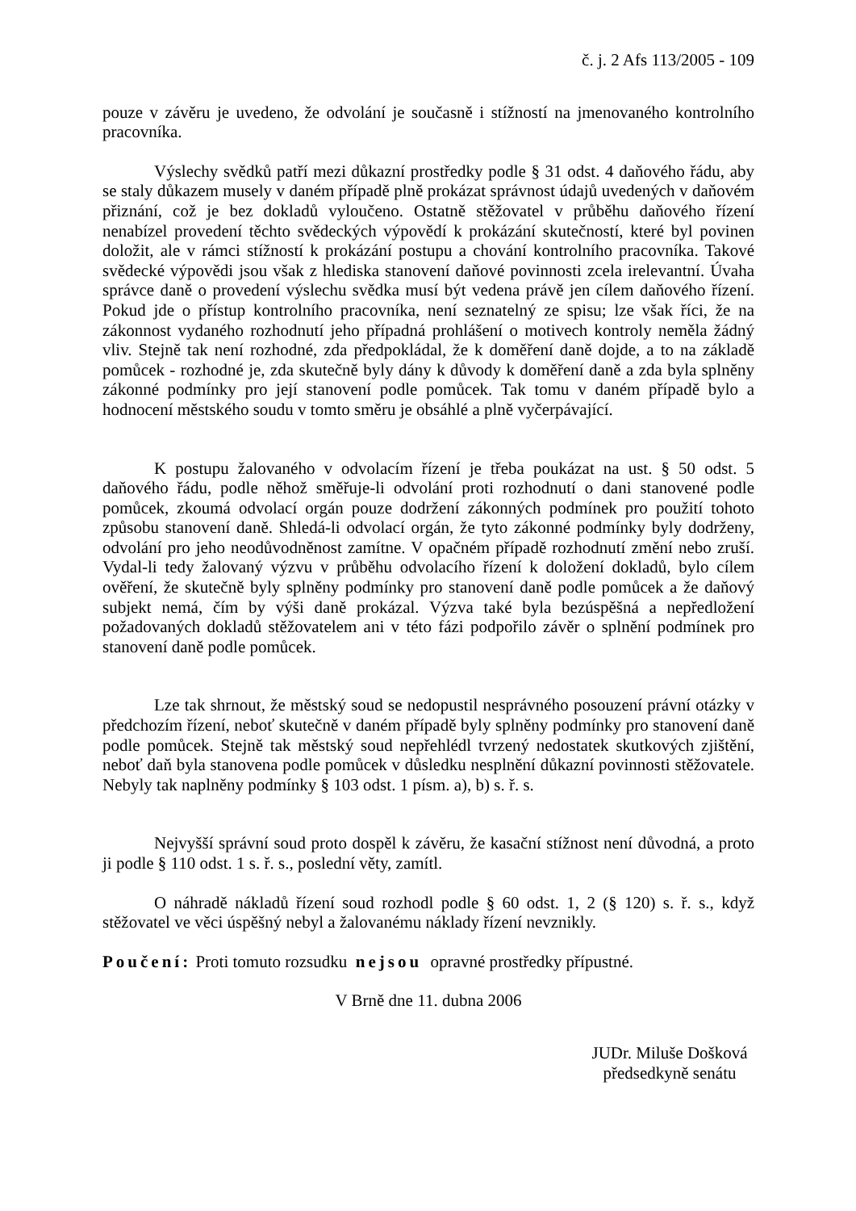č. j. 2 Afs 113/2005 - 109
pouze v závěru je uvedeno, že odvolání je současně i stížností na jmenovaného kontrolního pracovníka.
Výslechy svědků patří mezi důkazní prostředky podle § 31 odst. 4 daňového řádu, aby se staly důkazem musely v daném případě plně prokázat správnost údajů uvedených v daňovém přiznání, což je bez dokladů vyloučeno. Ostatně stěžovatel v průběhu daňového řízení nenabízel provedení těchto svědeckých výpovědí k prokázání skutečností, které byl povinen doložit, ale v rámci stížností k prokázání postupu a chování kontrolního pracovníka. Takové svědecké výpovědi jsou však z hlediska stanovení daňové povinnosti zcela irelevantní. Úvaha správce daně o provedení výslechu svědka musí být vedena právě jen cílem daňového řízení. Pokud jde o přístup kontrolního pracovníka, není seznatelný ze spisu; lze však říci, že na zákonnost vydaného rozhodnutí jeho případná prohlášení o motivech kontroly neměla žádný vliv. Stejně tak není rozhodné, zda předpokládal, že k doměření daně dojde, a to na základě pomůcek - rozhodné je, zda skutečně byly dány k důvody k doměření daně a zda byla splněny zákonné podmínky pro její stanovení podle pomůcek. Tak tomu v daném případě bylo a hodnocení městského soudu v tomto směru je obsáhlé a plně vyčerpávající.
K postupu žalovaného v odvolacím řízení je třeba poukázat na ust. § 50 odst. 5 daňového řádu, podle něhož směřuje-li odvolání proti rozhodnutí o dani stanovené podle pomůcek, zkoumá odvolací orgán pouze dodržení zákonných podmínek pro použití tohoto způsobu stanovení daně. Shledá-li odvolací orgán, že tyto zákonné podmínky byly dodrženy, odvolání pro jeho neodůvodněnost zamítne. V opačném případě rozhodnutí změní nebo zruší. Vydal-li tedy žalovaný výzvu v průběhu odvolacího řízení k doložení dokladů, bylo cílem ověření, že skutečně byly splněny podmínky pro stanovení daně podle pomůcek a že daňový subjekt nemá, čím by výši daně prokázal. Výzva také byla bezúspěšná a nepředložení požadovaných dokladů stěžovatelem ani v této fázi podpořilo závěr o splnění podmínek pro stanovení daně podle pomůcek.
Lze tak shrnout, že městský soud se nedopustil nesprávného posouzení právní otázky v předchozím řízení, neboť skutečně v daném případě byly splněny podmínky pro stanovení daně podle pomůcek. Stejně tak městský soud nepřehlédl tvrzený nedostatek skutkových zjištění, neboť daň byla stanovena podle pomůcek v důsledku nesplnění důkazní povinnosti stěžovatele. Nebyly tak naplněny podmínky § 103 odst. 1 písm. a), b) s. ř. s.
Nejvyšší správní soud proto dospěl k závěru, že kasační stížnost není důvodná, a proto ji podle § 110 odst. 1 s. ř. s., poslední věty, zamítl.
O náhradě nákladů řízení soud rozhodl podle § 60 odst. 1, 2 (§ 120) s. ř. s., když stěžovatel ve věci úspěšný nebyl a žalovanému náklady řízení nevznikly.
Poučení: Proti tomuto rozsudku nejsou opravné prostředky přípustné.
V Brně dne 11. dubna 2006
JUDr. Miluše Došková
předsedkyně senátu